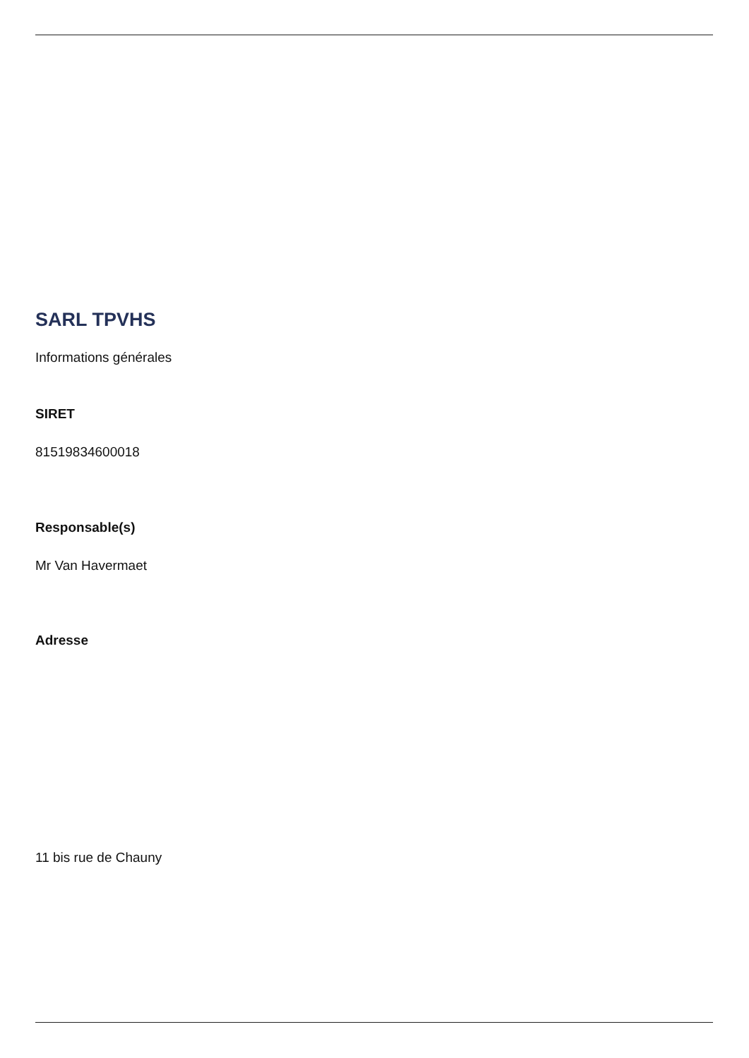SARL TPVHS
Informations générales
SIRET
81519834600018
Responsable(s)
Mr Van Havermaet
Adresse
11 bis rue de Chauny